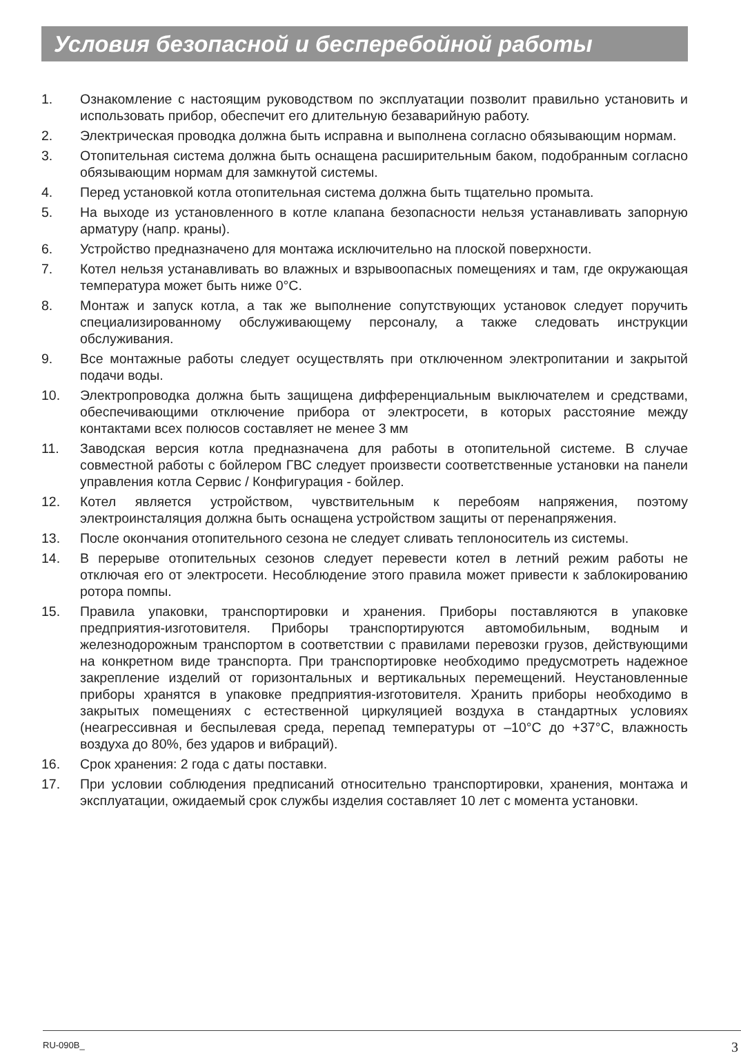Условия безопасной и бесперебойной работы
1. Ознакомление с настоящим руководством по эксплуатации позволит правильно установить и использовать прибор, обеспечит его длительную безаварийную работу.
2. Электрическая проводка должна быть исправна и выполнена согласно обязывающим нормам.
3. Отопительная система должна быть оснащена расширительным баком, подобранным согласно обязывающим нормам для замкнутой системы.
4. Перед установкой котла отопительная система должна быть тщательно промыта.
5. На выходе из установленного в котле клапана безопасности нельзя устанавливать запорную арматуру (напр. краны).
6. Устройство предназначено для монтажа исключительно на плоской поверхности.
7. Котел нельзя устанавливать во влажных и взрывоопасных помещениях и там, где окружающая температура может быть ниже 0°C.
8. Монтаж и запуск котла, а так же выполнение сопутствующих установок следует поручить специализированному обслуживающему персоналу, а также следовать инструкции обслуживания.
9. Все монтажные работы следует осуществлять при отключенном электропитании и закрытой подачи воды.
10. Электропроводка должна быть защищена дифференциальным выключателем и средствами, обеспечивающими отключение прибора от электросети, в которых расстояние между контактами всех полюсов составляет не менее 3 мм
11. Заводская версия котла предназначена для работы в отопительной системе. В случае совместной работы с бойлером ГВС следует произвести соответственные установки на панели управления котла Сервис / Конфигурация - бойлер.
12. Котел является устройством, чувствительным к перебоям напряжения, поэтому электроинсталяция должна быть оснащена устройством защиты от перенапряжения.
13. После окончания отопительного сезона не следует сливать теплоноситель из системы.
14. В перерыве отопительных сезонов следует перевести котел в летний режим работы не отключая его от электросети. Несоблюдение этого правила может привести к заблокированию ротора помпы.
15. Правила упаковки, транспортировки и хранения. Приборы поставляются в упаковке предприятия-изготовителя. Приборы транспортируются автомобильным, водным и железнодорожным транспортом в соответствии с правилами перевозки грузов, действующими на конкретном виде транспорта. При транспортировке необходимо предусмотреть надежное закрепление изделий от горизонтальных и вертикальных перемещений. Неустановленные приборы хранятся в упаковке предприятия-изготовителя. Хранить приборы необходимо в закрытых помещениях с естественной циркуляцией воздуха в стандартных условиях (неагрессивная и беспылевая среда, перепад температуры от –10°C до +37°C, влажность воздуха до 80%, без ударов и вибраций).
16. Срок хранения: 2 года с даты поставки.
17. При условии соблюдения предписаний относительно транспортировки, хранения, монтажа и эксплуатации, ожидаемый срок службы изделия составляет 10 лет с момента установки.
RU-090B_ 3